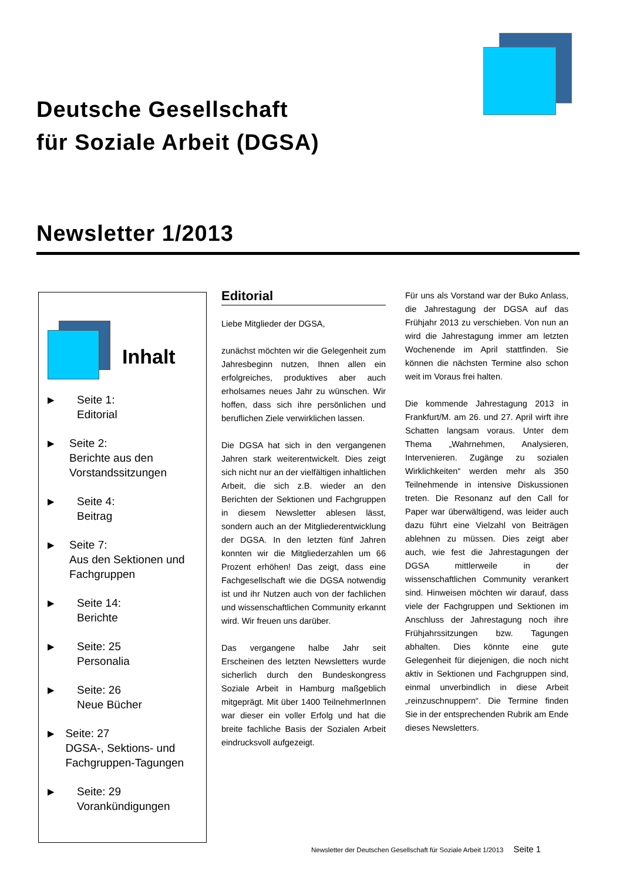Deutsche Gesellschaft
für Soziale Arbeit (DGSA)
Newsletter 1/2013
Inhalt
▶ Seite 1:
Editorial
▶ Seite 2:
Berichte aus den Vorstandssitzungen
▶ Seite 4:
Beitrag
▶ Seite 7:
Aus den Sektionen und Fachgruppen
▶ Seite 14:
Berichte
▶ Seite: 25
Personalia
▶ Seite: 26
Neue Bücher
▶ Seite: 27
DGSA-, Sektions- und Fachgruppen-Tagungen
▶ Seite: 29
Vorankündigungen
Editorial
Liebe Mitglieder der DGSA,
zunächst möchten wir die Gelegenheit zum Jahresbeginn nutzen, Ihnen allen ein erfolgreiches, produktives aber auch erholsames neues Jahr zu wünschen. Wir hoffen, dass sich ihre persönlichen und beruflichen Ziele verwirklichen lassen.
Die DGSA hat sich in den vergangenen Jahren stark weiterentwickelt. Dies zeigt sich nicht nur an der vielfältigen inhaltlichen Arbeit, die sich z.B. wieder an den Berichten der Sektionen und Fachgruppen in diesem Newsletter ablesen lässt, sondern auch an der Mitgliederentwicklung der DGSA. In den letzten fünf Jahren konnten wir die Mitgliederzahlen um 66 Prozent erhöhen! Das zeigt, dass eine Fachgesellschaft wie die DGSA notwendig ist und ihr Nutzen auch von der fachlichen und wissenschaftlichen Community erkannt wird. Wir freuen uns darüber.
Das vergangene halbe Jahr seit Erscheinen des letzten Newsletters wurde sicherlich durch den Bundeskongress Soziale Arbeit in Hamburg maßgeblich mitgeprägt. Mit über 1400 TeilnehmerInnen war dieser ein voller Erfolg und hat die breite fachliche Basis der Sozialen Arbeit eindrucksvoll aufgezeigt.
Für uns als Vorstand war der Buko Anlass, die Jahrestagung der DGSA auf das Frühjahr 2013 zu verschieben. Von nun an wird die Jahrestagung immer am letzten Wochenende im April stattfinden. Sie können die nächsten Termine also schon weit im Voraus frei halten.
Die kommende Jahrestagung 2013 in Frankfurt/M. am 26. und 27. April wirft ihre Schatten langsam voraus. Unter dem Thema „Wahrnehmen, Analysieren, Intervenieren. Zugänge zu sozialen Wirklichkeiten“ werden mehr als 350 Teilnehmende in intensive Diskussionen treten. Die Resonanz auf den Call for Paper war überwältigend, was leider auch dazu führt eine Vielzahl von Beiträgen ablehnen zu müssen. Dies zeigt aber auch, wie fest die Jahrestagungen der DGSA mittlerweile in der wissenschaftlichen Community verankert sind. Hinweisen möchten wir darauf, dass viele der Fachgruppen und Sektionen im Anschluss der Jahrestagung noch ihre Frühjahrssitzungen bzw. Tagungen abhalten. Dies könnte eine gute Gelegenheit für diejenigen, die noch nicht aktiv in Sektionen und Fachgruppen sind, einmal unverbindlich in diese Arbeit „reinzuschnuppern“. Die Termine finden Sie in der entsprechenden Rubrik am Ende dieses Newsletters.
Newsletter der Deutschen Gesellschaft für Soziale Arbeit 1/2013 Seite 1